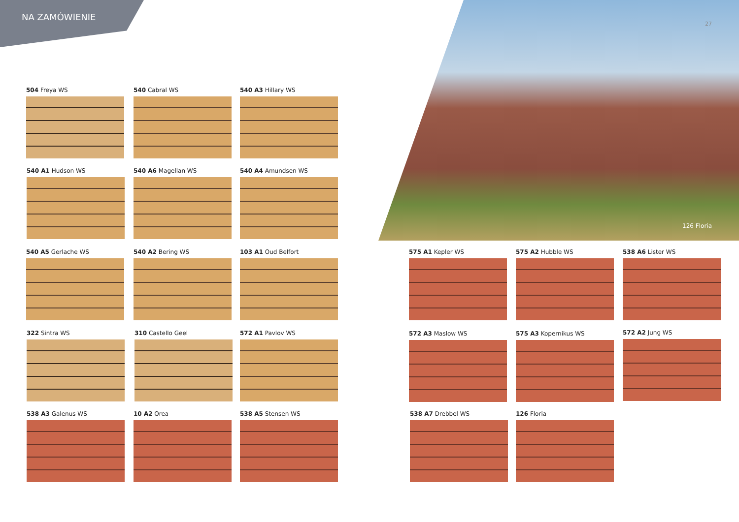NA ZAMÓWIENIE
27
126 Floria
504 Freya WS 540 Cabral WS 540 A3 Hillary WS
540 A1 Hudson WS 540 A6 Magellan WS 540 A4 Amundsen WS
540 A5 Gerlache WS 540 A2 Bering WS 103 A1 Oud Belfort
322 Sintra WS 310 Castello Geel 572 A1 Pavlov WS
538 A3 Galenus WS 10 A2 Orea 538 A5 Stensen WS
575 A1 Kepler WS 575 A2 Hubble WS 538 A6 Lister WS
572 A3 Maslow WS 575 A3 Kopernikus WS 572 A2 Jung WS
538 A7 Drebbel WS 126 Floria